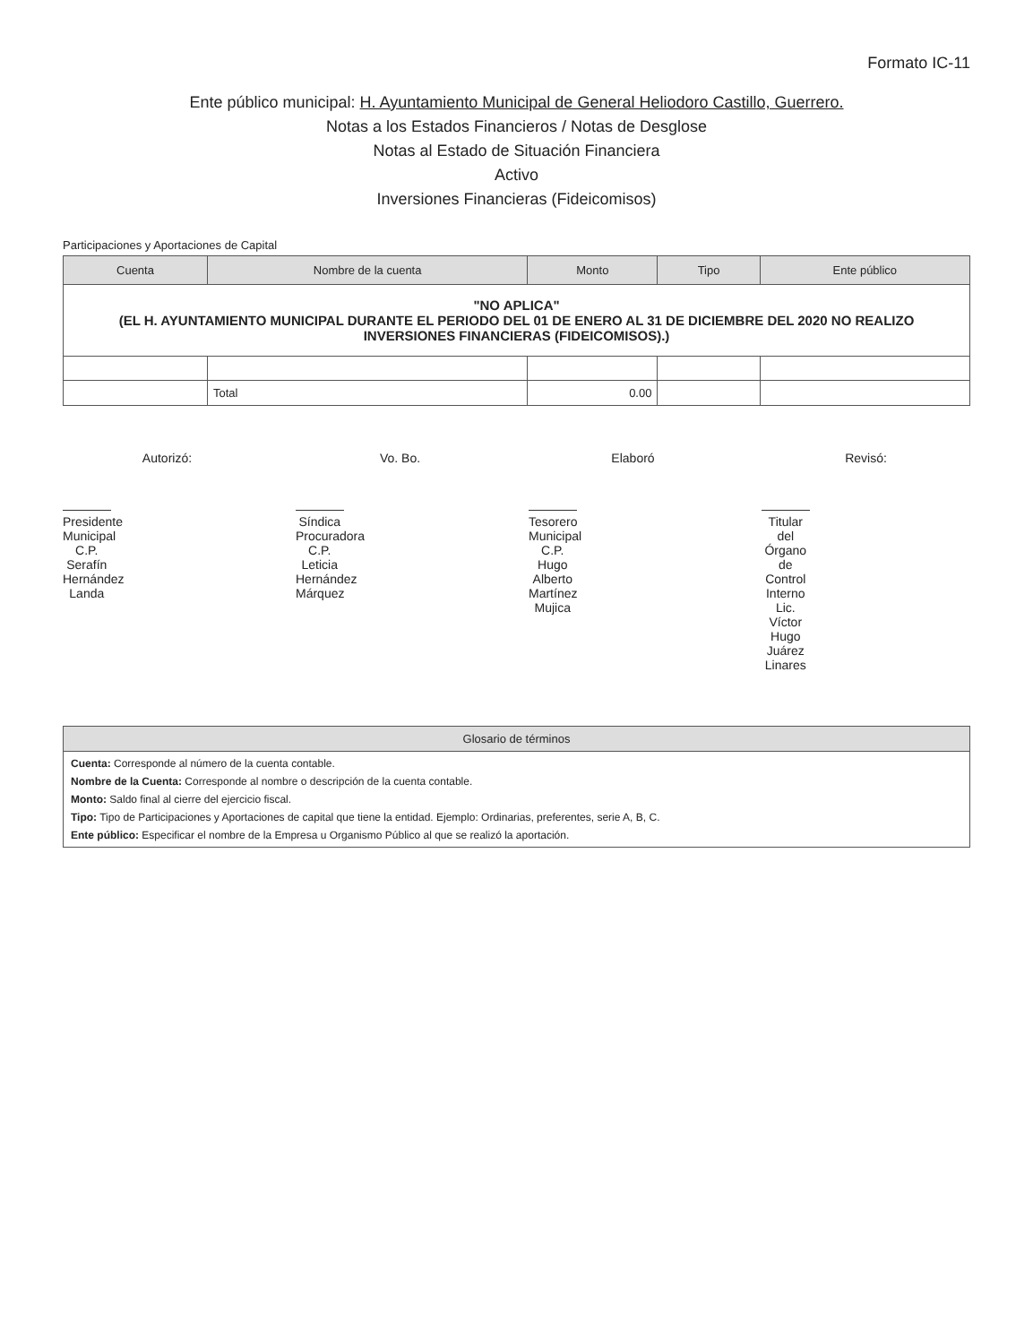Formato IC-11
Ente público municipal: H. Ayuntamiento Municipal de General Heliodoro Castillo, Guerrero.
Notas a los Estados Financieros / Notas de Desglose
Notas al Estado de Situación Financiera
Activo
Inversiones Financieras (Fideicomisos)
Participaciones y Aportaciones de Capital
| Cuenta | Nombre de la cuenta | Monto | Tipo | Ente público |
| --- | --- | --- | --- | --- |
| "NO APLICA" (EL H. AYUNTAMIENTO MUNICIPAL DURANTE EL PERIODO DEL 01 DE ENERO AL 31 DE DICIEMBRE DEL 2020 NO REALIZO INVERSIONES FINANCIERAS (FIDEICOMISOS).) | | | | |
| | Total | 0.00 | | |
Autorizó:
Presidente Municipal
C.P. Serafín Hernández Landa
Vo. Bo.
Síndica Procuradora
C.P. Leticia Hernández Márquez
Elaboró
Tesorero Municipal
C.P. Hugo Alberto Martínez Mujica
Revisó:
Titular del Órgano de Control Interno
Lic. Víctor Hugo Juárez Linares
Glosario de términos
Cuenta: Corresponde al número de la cuenta contable.
Nombre de la Cuenta: Corresponde al nombre o descripción de la cuenta contable.
Monto: Saldo final al cierre del ejercicio fiscal.
Tipo: Tipo de Participaciones y Aportaciones de capital que tiene la entidad. Ejemplo: Ordinarias, preferentes, serie A, B, C.
Ente público: Especificar el nombre de la Empresa u Organismo Público al que se realizó la aportación.